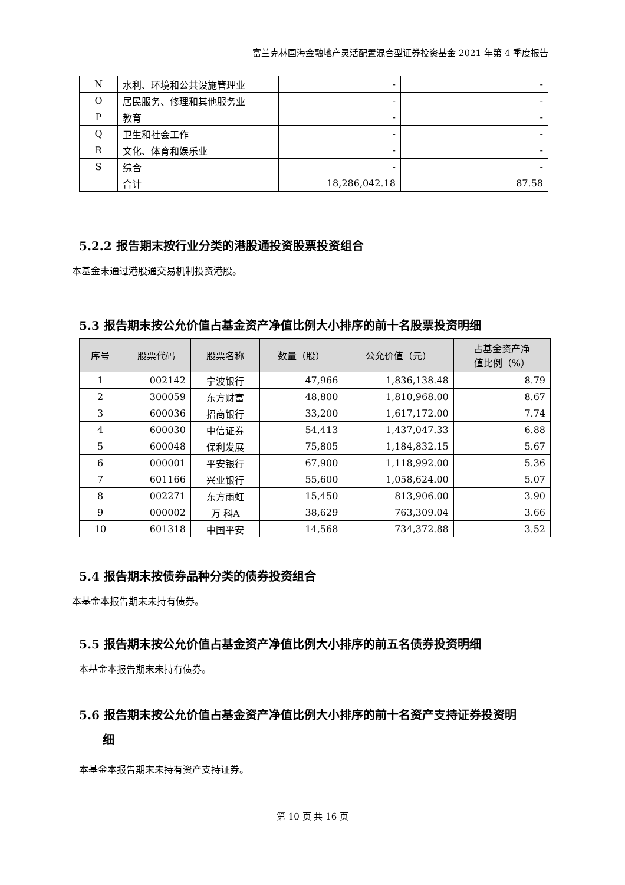富兰克林国海金融地产灵活配置混合型证券投资基金 2021 年第 4 季度报告
| N | 水利、环境和公共设施管理业 | - | - |
| O | 居民服务、修理和其他服务业 | - | - |
| P | 教育 | - | - |
| Q | 卫生和社会工作 | - | - |
| R | 文化、体育和娱乐业 | - | - |
| S | 综合 | - | - |
| | 合计 | 18,286,042.18 | 87.58 |
5.2.2 报告期末按行业分类的港股通投资股票投资组合
本基金未通过港股通交易机制投资港股。
5.3 报告期末按公允价值占基金资产净值比例大小排序的前十名股票投资明细
| 序号 | 股票代码 | 股票名称 | 数量（股） | 公允价值（元） | 占基金资产净 值比例（%） |
| --- | --- | --- | --- | --- | --- |
| 1 | 002142 | 宁波银行 | 47,966 | 1,836,138.48 | 8.79 |
| 2 | 300059 | 东方财富 | 48,800 | 1,810,968.00 | 8.67 |
| 3 | 600036 | 招商银行 | 33,200 | 1,617,172.00 | 7.74 |
| 4 | 600030 | 中信证券 | 54,413 | 1,437,047.33 | 6.88 |
| 5 | 600048 | 保利发展 | 75,805 | 1,184,832.15 | 5.67 |
| 6 | 000001 | 平安银行 | 67,900 | 1,118,992.00 | 5.36 |
| 7 | 601166 | 兴业银行 | 55,600 | 1,058,624.00 | 5.07 |
| 8 | 002271 | 东方雨虹 | 15,450 | 813,906.00 | 3.90 |
| 9 | 000002 | 万 科A | 38,629 | 763,309.04 | 3.66 |
| 10 | 601318 | 中国平安 | 14,568 | 734,372.88 | 3.52 |
5.4 报告期末按债券品种分类的债券投资组合
本基金本报告期末未持有债券。
5.5 报告期末按公允价值占基金资产净值比例大小排序的前五名债券投资明细
本基金本报告期末未持有债券。
5.6 报告期末按公允价值占基金资产净值比例大小排序的前十名资产支持证券投资明
细
本基金本报告期末未持有资产支持证券。
第 10 页 共 16 页